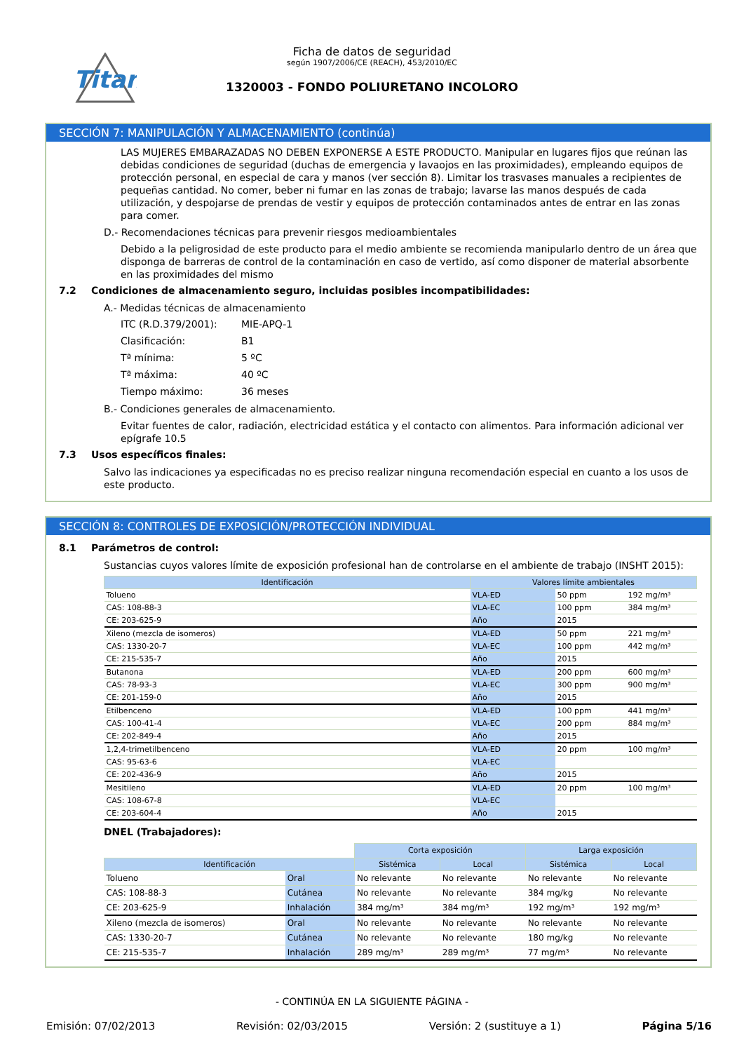Titan
Ficha de datos de seguridad
según 1907/2006/CE (REACH), 453/2010/EC
1320003 - FONDO POLIURETANO INCOLORO
SECCIÓN 7: MANIPULACIÓN Y ALMACENAMIENTO (continúa)
LAS MUJERES EMBARAZADAS NO DEBEN EXPONERSE A ESTE PRODUCTO. Manipular en lugares fijos que reúnan las debidas condiciones de seguridad (duchas de emergencia y lavaojos en las proximidades), empleando equipos de protección personal, en especial de cara y manos (ver sección 8). Limitar los trasvases manuales a recipientes de pequeñas cantidad. No comer, beber ni fumar en las zonas de trabajo; lavarse las manos después de cada utilización, y despojarse de prendas de vestir y equipos de protección contaminados antes de entrar en las zonas para comer.
D.- Recomendaciones técnicas para prevenir riesgos medioambientales
Debido a la peligrosidad de este producto para el medio ambiente se recomienda manipularlo dentro de un área que disponga de barreras de control de la contaminación en caso de vertido, así como disponer de material absorbente en las proximidades del mismo
7.2 Condiciones de almacenamiento seguro, incluidas posibles incompatibilidades:
A.- Medidas técnicas de almacenamiento
ITC (R.D.379/2001): MIE-APQ-1
Clasificación: B1
Tª mínima: 5 ºC
Tª máxima: 40 ºC
Tiempo máximo: 36 meses
B.- Condiciones generales de almacenamiento.
Evitar fuentes de calor, radiación, electricidad estática y el contacto con alimentos. Para información adicional ver epígrafe 10.5
7.3 Usos específicos finales:
Salvo las indicaciones ya especificadas no es preciso realizar ninguna recomendación especial en cuanto a los usos de este producto.
SECCIÓN 8: CONTROLES DE EXPOSICIÓN/PROTECCIÓN INDIVIDUAL
8.1 Parámetros de control:
Sustancias cuyos valores límite de exposición profesional han de controlarse en el ambiente de trabajo (INSHT 2015):
| Identificación | Valores límite ambientales | | |
| --- | --- | --- | --- |
| Tolueno | VLA-ED | 50 ppm | 192 mg/m³ |
| CAS: 108-88-3 | VLA-EC | 100 ppm | 384 mg/m³ |
| CE: 203-625-9 | Año | 2015 | |
| Xileno (mezcla de isomeros) | VLA-ED | 50 ppm | 221 mg/m³ |
| CAS: 1330-20-7 | VLA-EC | 100 ppm | 442 mg/m³ |
| CE: 215-535-7 | Año | 2015 | |
| Butanona | VLA-ED | 200 ppm | 600 mg/m³ |
| CAS: 78-93-3 | VLA-EC | 300 ppm | 900 mg/m³ |
| CE: 201-159-0 | Año | 2015 | |
| Etilbenceno | VLA-ED | 100 ppm | 441 mg/m³ |
| CAS: 100-41-4 | VLA-EC | 200 ppm | 884 mg/m³ |
| CE: 202-849-4 | Año | 2015 | |
| 1,2,4-trimetilbenceno | VLA-ED | 20 ppm | 100 mg/m³ |
| CAS: 95-63-6 | VLA-EC | | |
| CE: 202-436-9 | Año | 2015 | |
| Mesitileno | VLA-ED | 20 ppm | 100 mg/m³ |
| CAS: 108-67-8 | VLA-EC | | |
| CE: 203-604-4 | Año | 2015 | |
DNEL (Trabajadores):
| | | Corta exposición | | Larga exposición | |
| Identificación | | Sistémica | Local | Sistémica | Local |
| Tolueno | Oral | No relevante | No relevante | No relevante | No relevante |
| CAS: 108-88-3 | Cutánea | No relevante | No relevante | 384 mg/kg | No relevante |
| CE: 203-625-9 | Inhalación | 384 mg/m³ | 384 mg/m³ | 192 mg/m³ | 192 mg/m³ |
| Xileno (mezcla de isomeros) | Oral | No relevante | No relevante | No relevante | No relevante |
| CAS: 1330-20-7 | Cutánea | No relevante | No relevante | 180 mg/kg | No relevante |
| CE: 215-535-7 | Inhalación | 289 mg/m³ | 289 mg/m³ | 77 mg/m³ | No relevante |
- CONTINÚA EN LA SIGUIENTE PÁGINA -
Emisión: 07/02/2013 Revisión: 02/03/2015 Versión: 2 (sustituye a 1) Página 5/16